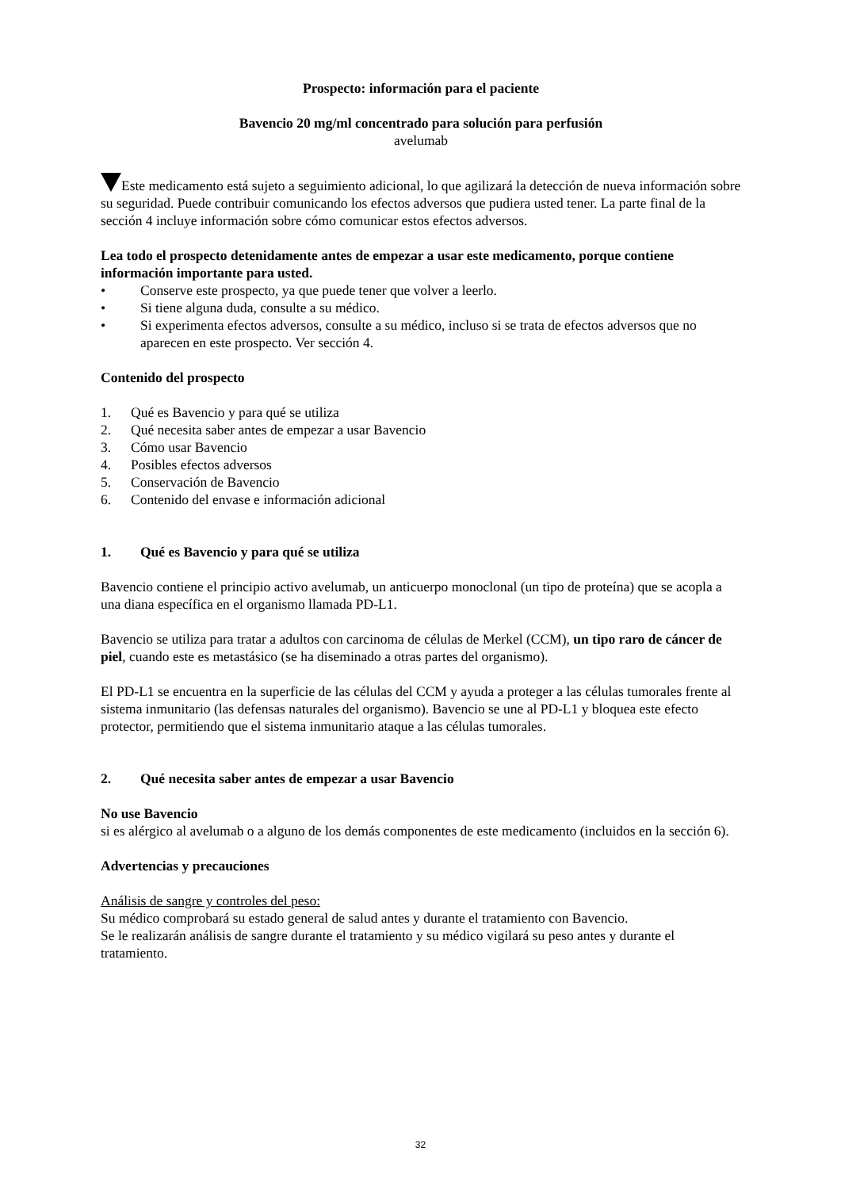Prospecto: información para el paciente
Bavencio 20 mg/ml concentrado para solución para perfusión
avelumab
Este medicamento está sujeto a seguimiento adicional, lo que agilizará la detección de nueva información sobre su seguridad. Puede contribuir comunicando los efectos adversos que pudiera usted tener. La parte final de la sección 4 incluye información sobre cómo comunicar estos efectos adversos.
Lea todo el prospecto detenidamente antes de empezar a usar este medicamento, porque contiene información importante para usted.
• Conserve este prospecto, ya que puede tener que volver a leerlo.
• Si tiene alguna duda, consulte a su médico.
• Si experimenta efectos adversos, consulte a su médico, incluso si se trata de efectos adversos que no aparecen en este prospecto. Ver sección 4.
Contenido del prospecto
1. Qué es Bavencio y para qué se utiliza
2. Qué necesita saber antes de empezar a usar Bavencio
3. Cómo usar Bavencio
4. Posibles efectos adversos
5. Conservación de Bavencio
6. Contenido del envase e información adicional
1. Qué es Bavencio y para qué se utiliza
Bavencio contiene el principio activo avelumab, un anticuerpo monoclonal (un tipo de proteína) que se acopla a una diana específica en el organismo llamada PD-L1.
Bavencio se utiliza para tratar a adultos con carcinoma de células de Merkel (CCM), un tipo raro de cáncer de piel, cuando este es metastásico (se ha diseminado a otras partes del organismo).
El PD-L1 se encuentra en la superficie de las células del CCM y ayuda a proteger a las células tumorales frente al sistema inmunitario (las defensas naturales del organismo). Bavencio se une al PD-L1 y bloquea este efecto protector, permitiendo que el sistema inmunitario ataque a las células tumorales.
2. Qué necesita saber antes de empezar a usar Bavencio
No use Bavencio
si es alérgico al avelumab o a alguno de los demás componentes de este medicamento (incluidos en la sección 6).
Advertencias y precauciones
Análisis de sangre y controles del peso:
Su médico comprobará su estado general de salud antes y durante el tratamiento con Bavencio.
Se le realizarán análisis de sangre durante el tratamiento y su médico vigilará su peso antes y durante el tratamiento.
32